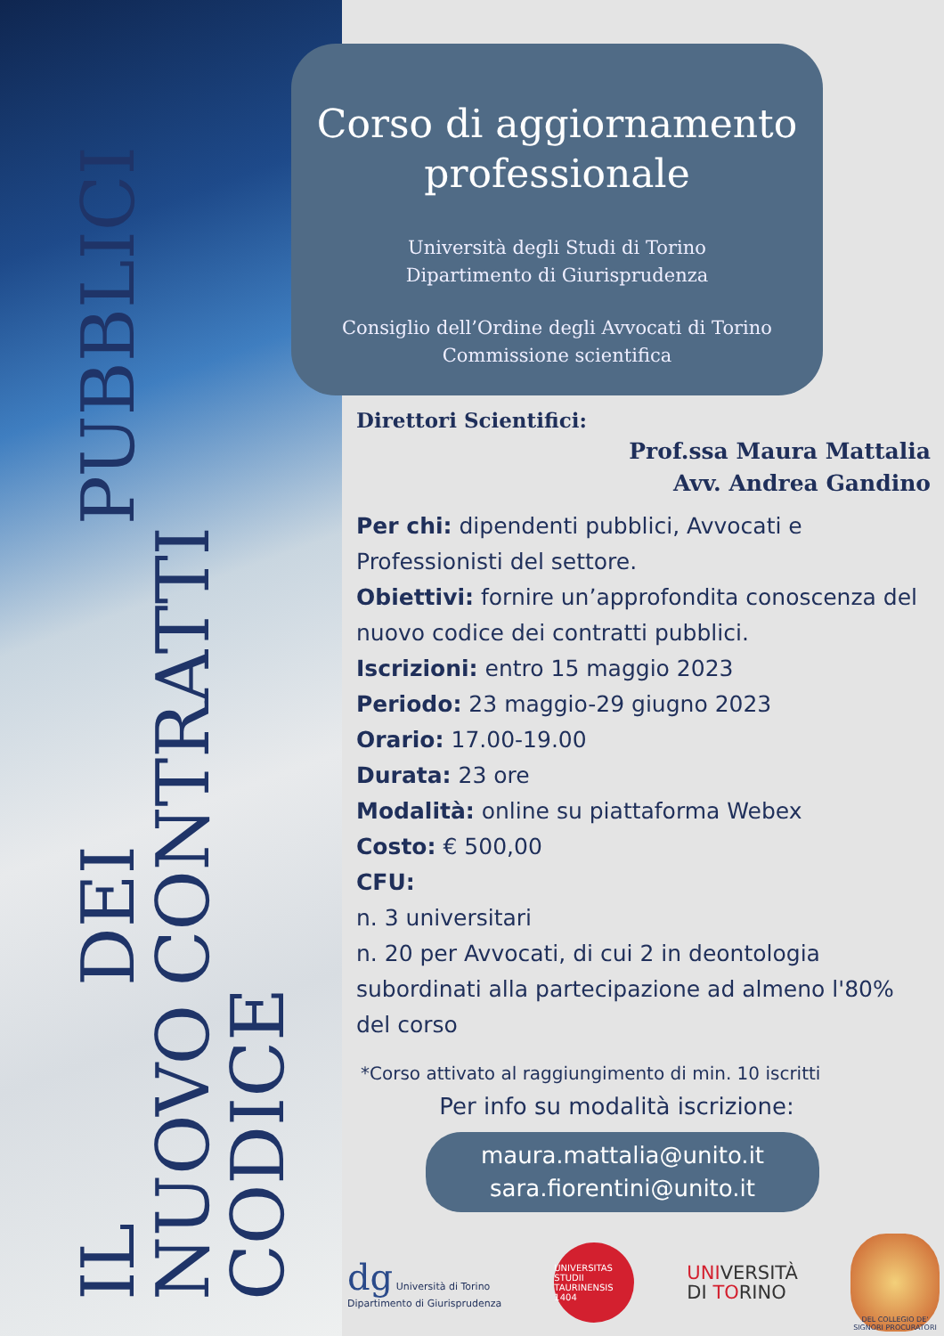IL NUOVO CODICE
DEI CONTRATTI
PUBBLICI
Corso di aggiornamento professionale
Università degli Studi di Torino
Dipartimento di Giurisprudenza
Consiglio dell’Ordine degli Avvocati di Torino
Commissione scientifica
Direttori Scientifici:
Prof.ssa Maura Mattalia
Avv. Andrea Gandino
Per chi: dipendenti pubblici, Avvocati e Professionisti del settore.
Obiettivi: fornire un’approfondita conoscenza del nuovo codice dei contratti pubblici.
Iscrizioni: entro 15 maggio 2023
Periodo: 23 maggio-29 giugno 2023
Orario: 17.00-19.00
Durata: 23 ore
Modalità: online su piattaforma Webex
Costo: € 500,00
CFU:
n. 3 universitari
n. 20 per Avvocati, di cui 2 in deontologia subordinati alla partecipazione ad almeno l'80% del corso
*Corso attivato al raggiungimento di min. 10 iscritti
Per info su modalità iscrizione:
maura.mattalia@unito.it
sara.fiorentini@unito.it
dg Università di Torino
Dipartimento di Giurisprudenza
UNIVERSITAS STUDII TAURINENSIS 1404
UNIVERSITÀ
DI TORINO
DEL COLLEGIO DE' SIGNORI PROCURATORI